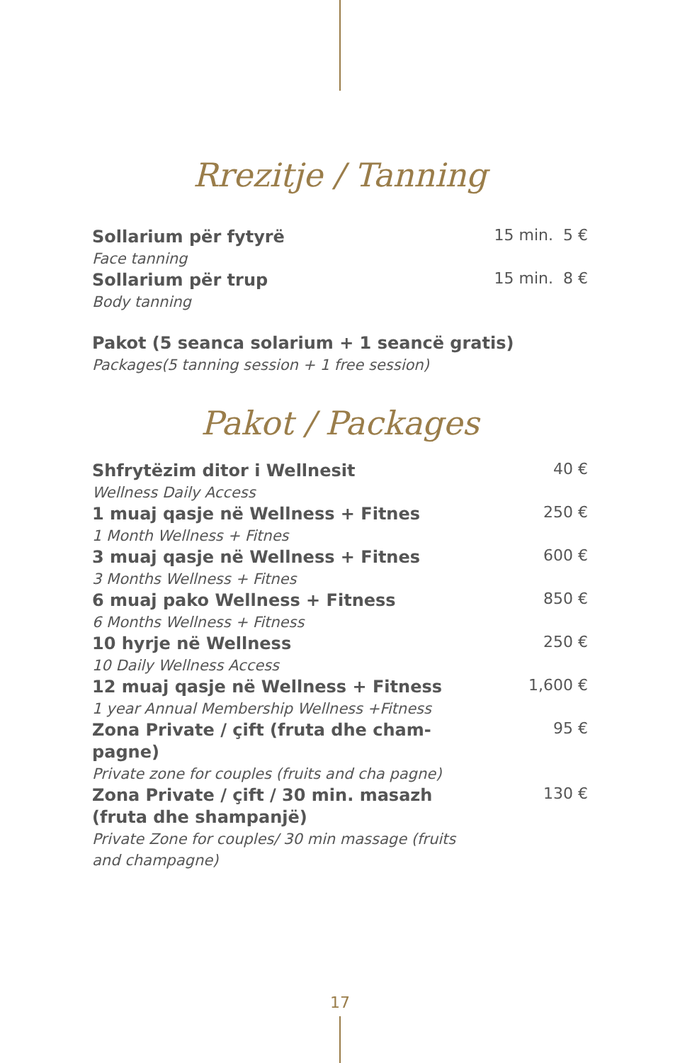Rrezitje / Tanning
Sollarium për fytyrë
Face tanning
15 min. 5 €
Sollarium për trup
Body tanning
15 min. 8 €
Pakot (5 seanca solarium + 1 seancë gratis)
Packages(5 tanning session + 1 free session)
Pakot / Packages
Shfrytëzim ditor i Wellnesit
Wellness Daily Access
40 €
1 muaj qasje në Wellness + Fitnes
1 Month Wellness + Fitnes
250 €
3 muaj qasje në Wellness + Fitnes
3 Months Wellness + Fitnes
600 €
6 muaj pako Wellness + Fitness
6 Months Wellness + Fitness
850 €
10 hyrje në Wellness
10 Daily Wellness Access
250 €
12 muaj qasje në Wellness + Fitness
1 year Annual Membership Wellness +Fitness
1,600 €
Zona Private / çift (fruta dhe cham-pagne)
Private zone for couples (fruits and cha pagne)
95 €
Zona Private / çift / 30 min. masazh (fruta dhe shampanjë)
Private Zone for couples/ 30 min massage (fruits and champagne)
130 €
17